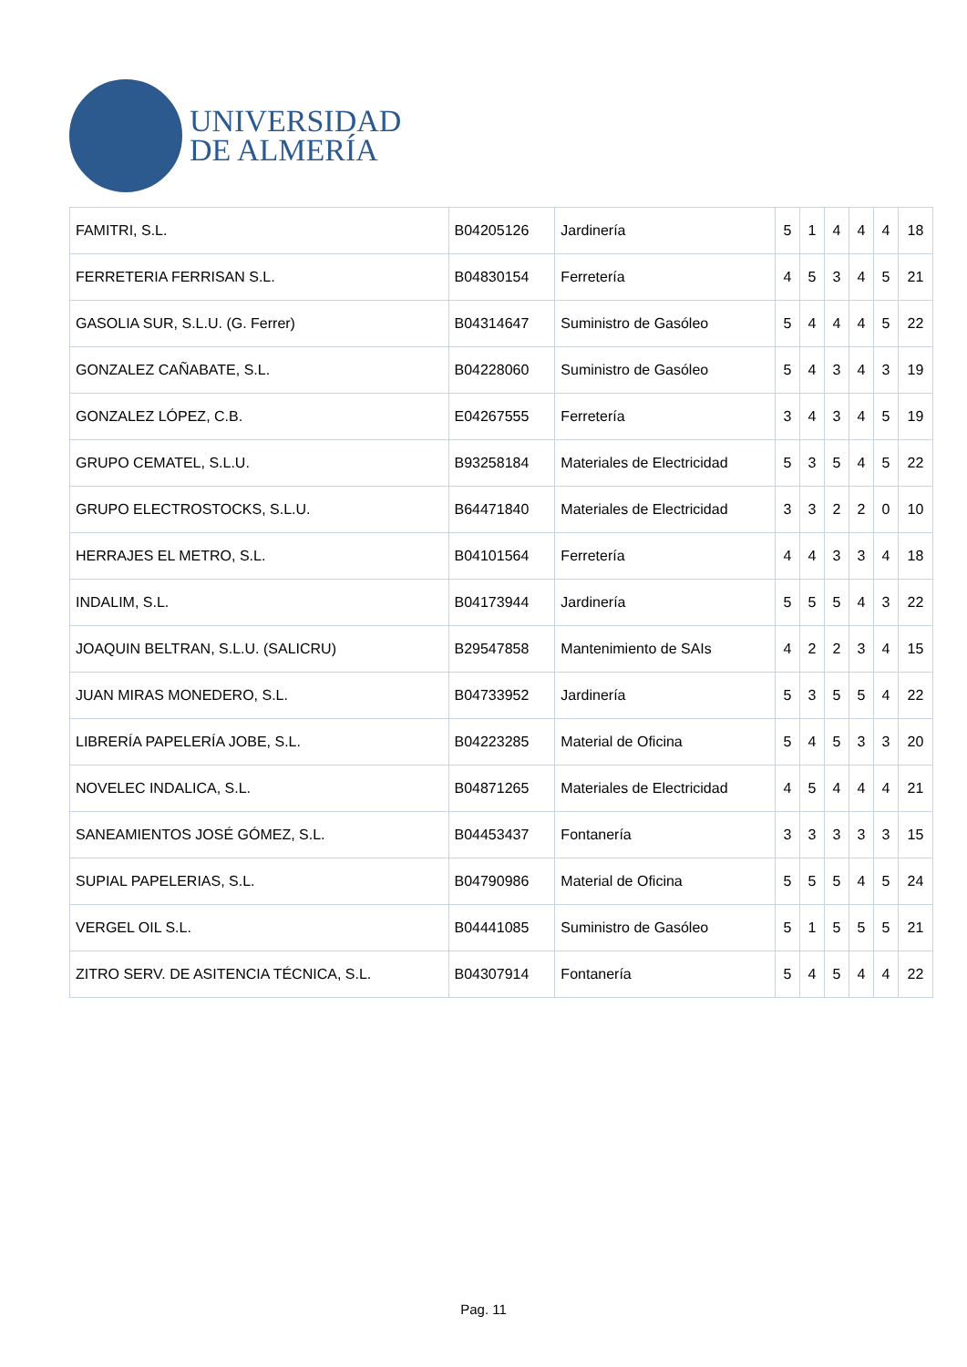UNIVERSIDAD
DE ALMERÍA
| FAMITRI, S.L. | B04205126 | Jardinería | 5 | 1 | 4 | 4 | 4 | 18 |
| FERRETERIA FERRISAN S.L. | B04830154 | Ferretería | 4 | 5 | 3 | 4 | 5 | 21 |
| GASOLIA SUR, S.L.U. (G. Ferrer) | B04314647 | Suministro de Gasóleo | 5 | 4 | 4 | 4 | 5 | 22 |
| GONZALEZ CAÑABATE, S.L. | B04228060 | Suministro de Gasóleo | 5 | 4 | 3 | 4 | 3 | 19 |
| GONZALEZ LÓPEZ, C.B. | E04267555 | Ferretería | 3 | 4 | 3 | 4 | 5 | 19 |
| GRUPO CEMATEL, S.L.U. | B93258184 | Materiales de Electricidad | 5 | 3 | 5 | 4 | 5 | 22 |
| GRUPO ELECTROSTOCKS, S.L.U. | B64471840 | Materiales de Electricidad | 3 | 3 | 2 | 2 | 0 | 10 |
| HERRAJES EL METRO, S.L. | B04101564 | Ferretería | 4 | 4 | 3 | 3 | 4 | 18 |
| INDALIM, S.L. | B04173944 | Jardinería | 5 | 5 | 5 | 4 | 3 | 22 |
| JOAQUIN BELTRAN, S.L.U. (SALICRU) | B29547858 | Mantenimiento de SAIs | 4 | 2 | 2 | 3 | 4 | 15 |
| JUAN MIRAS MONEDERO, S.L. | B04733952 | Jardinería | 5 | 3 | 5 | 5 | 4 | 22 |
| LIBRERÍA PAPELERÍA JOBE, S.L. | B04223285 | Material de Oficina | 5 | 4 | 5 | 3 | 3 | 20 |
| NOVELEC INDALICA, S.L. | B04871265 | Materiales de Electricidad | 4 | 5 | 4 | 4 | 4 | 21 |
| SANEAMIENTOS JOSÉ GÓMEZ, S.L. | B04453437 | Fontanería | 3 | 3 | 3 | 3 | 3 | 15 |
| SUPIAL PAPELERIAS, S.L. | B04790986 | Material de Oficina | 5 | 5 | 5 | 4 | 5 | 24 |
| VERGEL OIL S.L. | B04441085 | Suministro de Gasóleo | 5 | 1 | 5 | 5 | 5 | 21 |
| ZITRO SERV. DE ASITENCIA TÉCNICA, S.L. | B04307914 | Fontanería | 5 | 4 | 5 | 4 | 4 | 22 |
Pag. 11